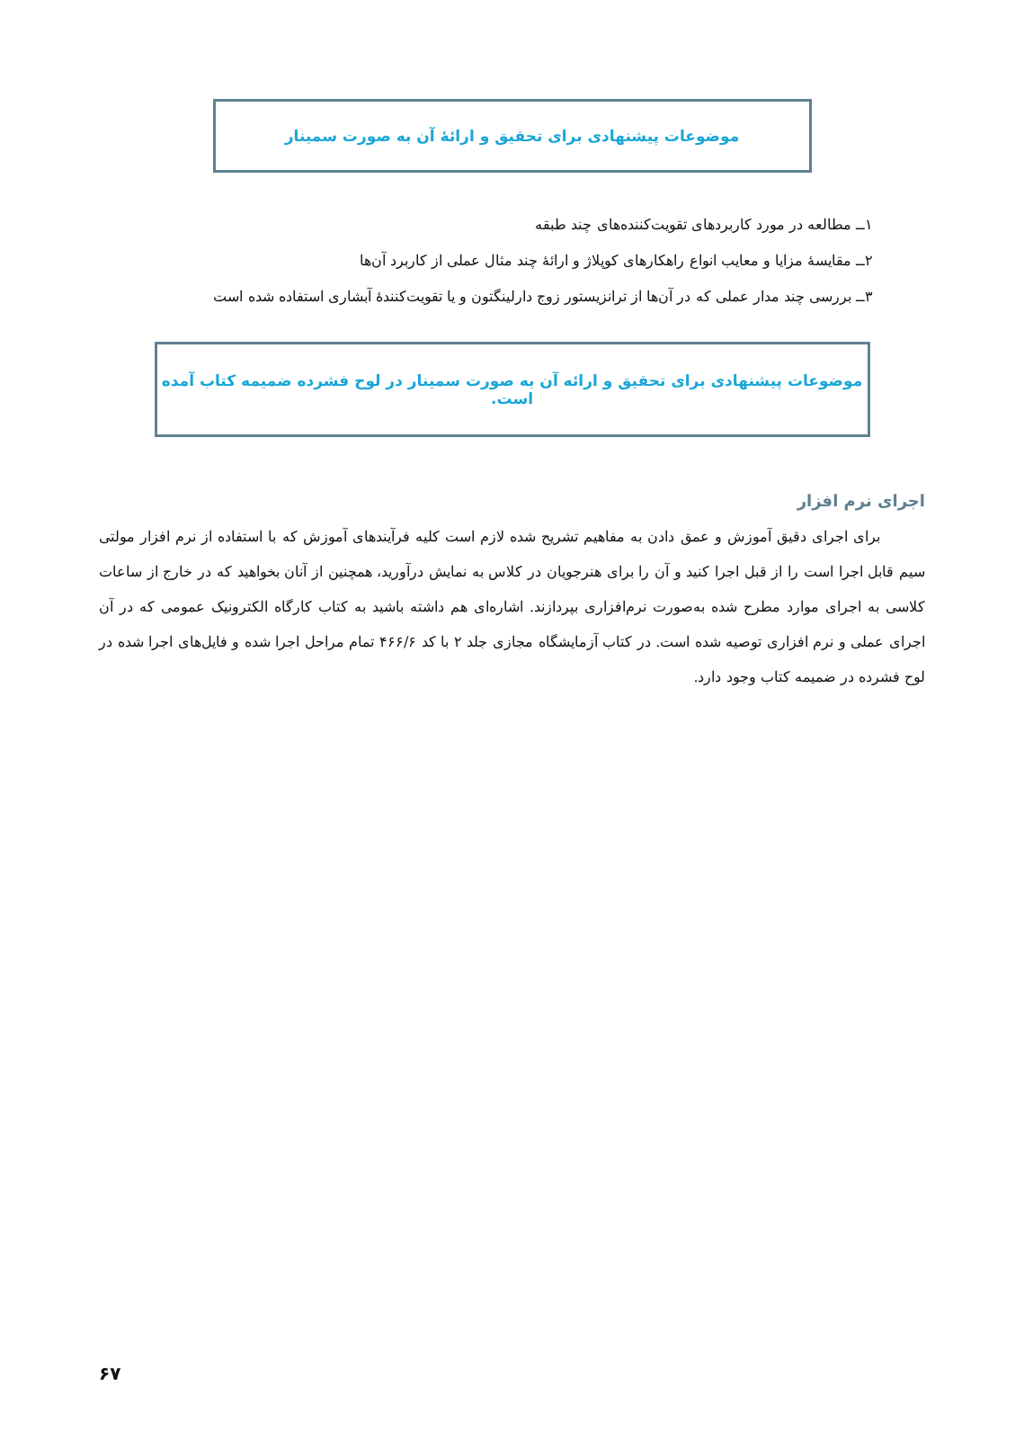موضوعات پیشنهادی برای تحقیق و ارائهٔ آن به صورت سمینار
۱ــ مطالعه در مورد کاربردهای تقویت‌کننده‌های چند طبقه
۲ــ مقایسهٔ مزایا و معایب انواع راهکارهای کوپلاژ و ارائهٔ چند مثال عملی از کاربرد آن‌ها
۳ــ بررسی چند مدار عملی که در آن‌ها از ترانزیستور زوج دارلینگتون و یا تقویت‌کنندهٔ آبشاری استفاده شده است
موضوعات پیشنهادی برای تحقیق و ارائه آن به صورت سمینار در لوح فشرده ضمیمه کتاب آمده است.
اجرای نرم افزار
برای اجرای دقیق آموزش و عمق دادن به مفاهیم تشریح شده لازم است کلیه فرآیندهای آموزش که با استفاده از نرم افزار مولتی سیم قابل اجرا است را از قبل اجرا کنید و آن را برای هنرجویان در کلاس به نمایش درآورید، همچنین از آنان بخواهید که در خارج از ساعات کلاسی به اجرای موارد مطرح شده به‌صورت نرم‌افزاری بپردازند. اشاره‌ای هم داشته باشید به کتاب کارگاه الکترونیک عمومی که در آن اجرای عملی و نرم افزاری توصیه شده است. در کتاب آزمایشگاه مجازی جلد ۲ با کد ۴۶۶/۶ تمام مراحل اجرا شده و فایل‌های اجرا شده در لوح فشرده در ضمیمه کتاب وجود دارد.
۶۷